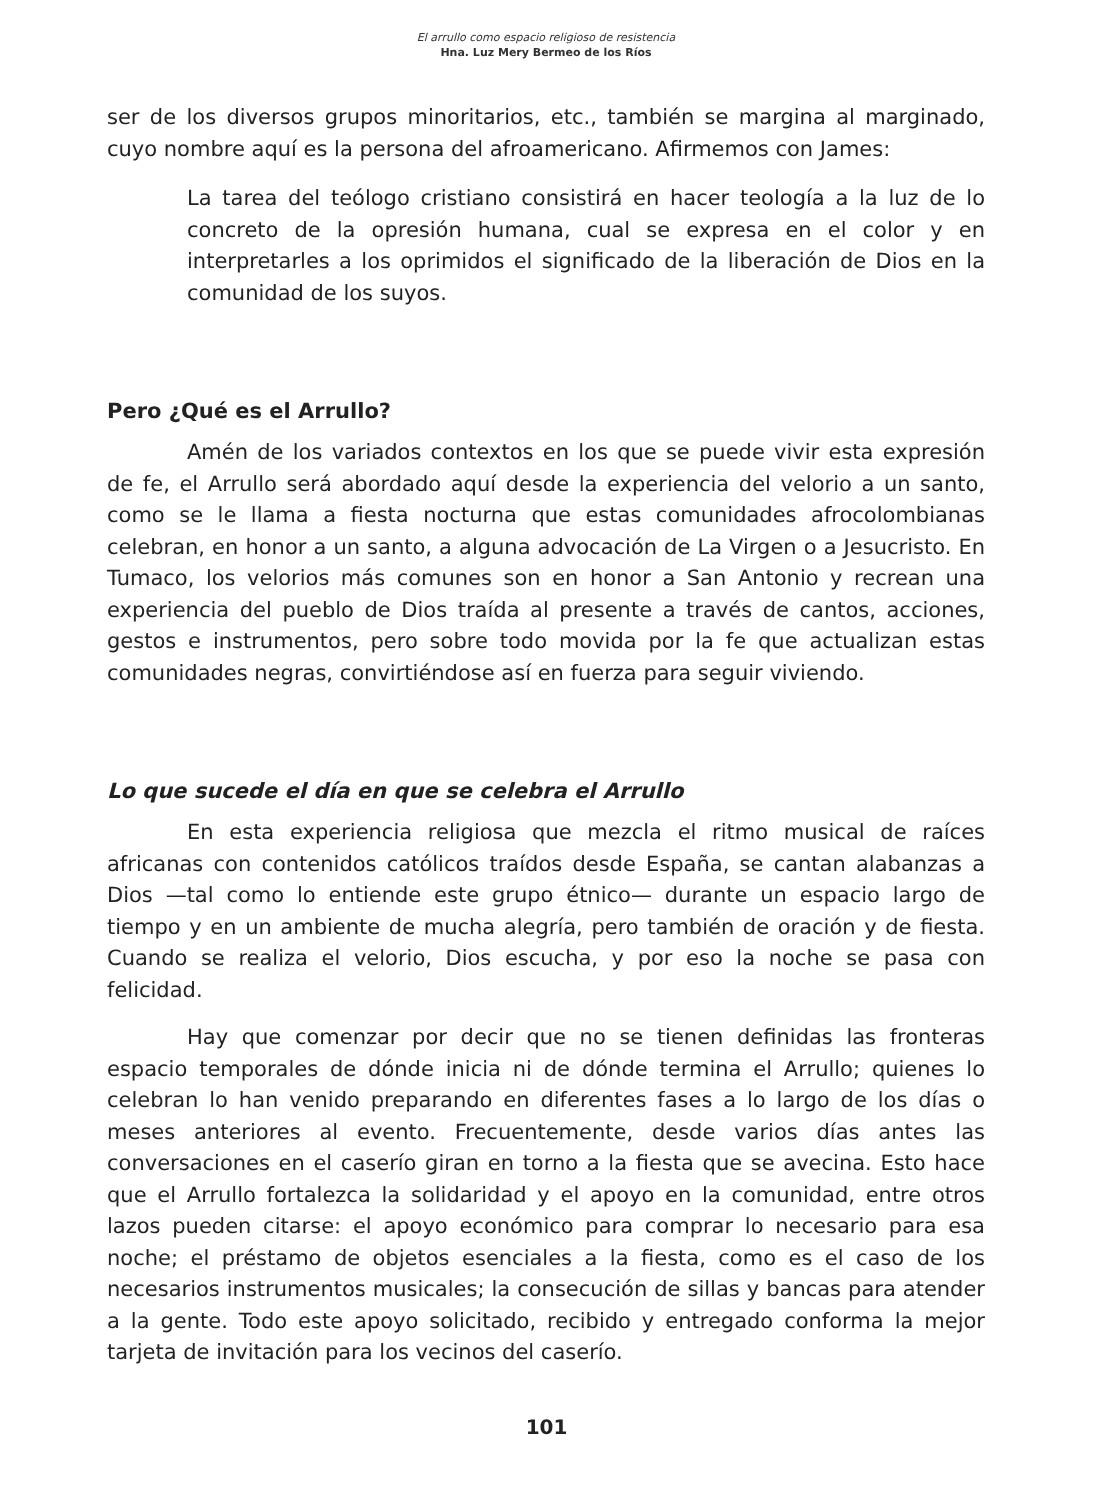El arrullo como espacio religioso de resistencia
Hna. Luz Mery Bermeo de los Ríos
ser de los diversos grupos minoritarios, etc., también se margina al marginado, cuyo nombre aquí es la persona del afroamericano. Afirmemos con James:
La tarea del teólogo cristiano consistirá en hacer teología a la luz de lo concreto de la opresión humana, cual se expresa en el color y en interpretarles a los oprimidos el significado de la liberación de Dios en la comunidad de los suyos.
Pero ¿Qué es el Arrullo?
Amén de los variados contextos en los que se puede vivir esta expresión de fe, el Arrullo será abordado aquí desde la experiencia del velorio a un santo, como se le llama a fiesta nocturna que estas comunidades afrocolombianas celebran, en honor a un santo, a alguna advocación de La Virgen o a Jesucristo. En Tumaco, los velorios más comunes son en honor a San Antonio y recrean una experiencia del pueblo de Dios traída al presente a través de cantos, acciones, gestos e instrumentos, pero sobre todo movida por la fe que actualizan estas comunidades negras, convirtiéndose así en fuerza para seguir viviendo.
Lo que sucede el día en que se celebra el Arrullo
En esta experiencia religiosa que mezcla el ritmo musical de raíces africanas con contenidos católicos traídos desde España, se cantan alabanzas a Dios —tal como lo entiende este grupo étnico— durante un espacio largo de tiempo y en un ambiente de mucha alegría, pero también de oración y de fiesta. Cuando se realiza el velorio, Dios escucha, y por eso la noche se pasa con felicidad.
Hay que comenzar por decir que no se tienen definidas las fronteras espacio temporales de dónde inicia ni de dónde termina el Arrullo; quienes lo celebran lo han venido preparando en diferentes fases a lo largo de los días o meses anteriores al evento. Frecuentemente, desde varios días antes las conversaciones en el caserío giran en torno a la fiesta que se avecina. Esto hace que el Arrullo fortalezca la solidaridad y el apoyo en la comunidad, entre otros lazos pueden citarse: el apoyo económico para comprar lo necesario para esa noche; el préstamo de objetos esenciales a la fiesta, como es el caso de los necesarios instrumentos musicales; la consecución de sillas y bancas para atender a la gente. Todo este apoyo solicitado, recibido y entregado conforma la mejor tarjeta de invitación para los vecinos del caserío.
101